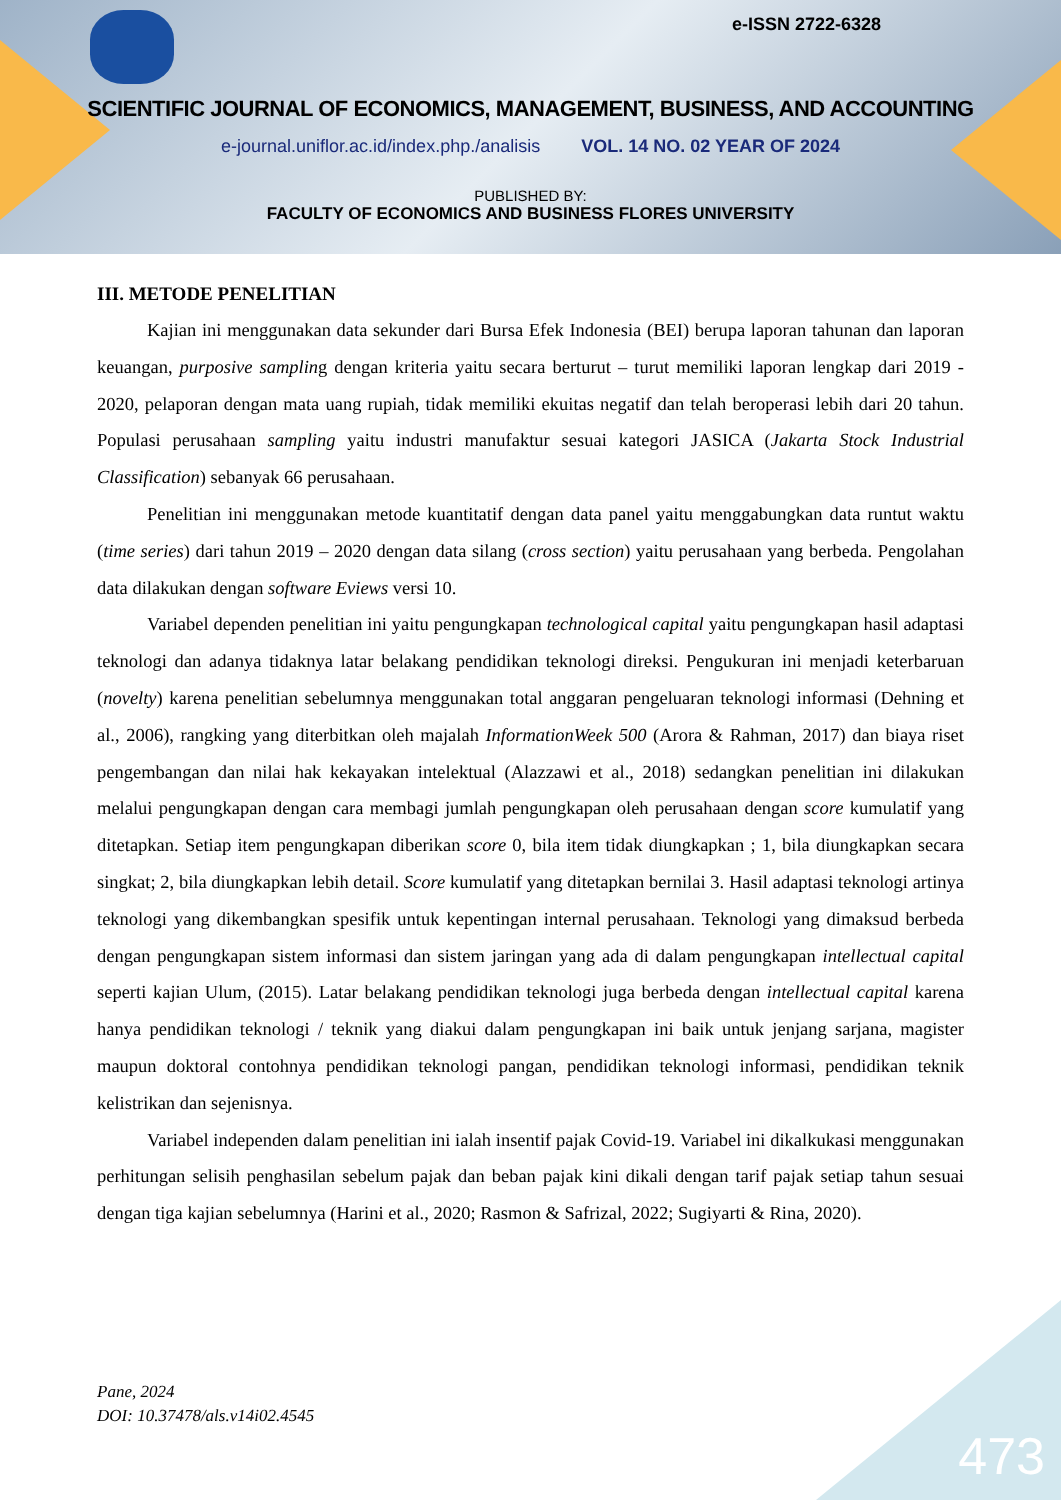e-ISSN 2722-6328
SCIENTIFIC JOURNAL OF ECONOMICS, MANAGEMENT, BUSINESS, AND ACCOUNTING
e-journal.uniflor.ac.id/index.php./analisis VOL. 14 NO. 02 YEAR OF 2024
PUBLISHED BY:
FACULTY OF ECONOMICS AND BUSINESS FLORES UNIVERSITY
III. METODE PENELITIAN
Kajian ini menggunakan data sekunder dari Bursa Efek Indonesia (BEI) berupa laporan tahunan dan laporan keuangan, purposive sampling dengan kriteria yaitu secara berturut – turut memiliki laporan lengkap dari 2019 - 2020, pelaporan dengan mata uang rupiah, tidak memiliki ekuitas negatif dan telah beroperasi lebih dari 20 tahun. Populasi perusahaan sampling yaitu industri manufaktur sesuai kategori JASICA (Jakarta Stock Industrial Classification) sebanyak 66 perusahaan.
Penelitian ini menggunakan metode kuantitatif dengan data panel yaitu menggabungkan data runtut waktu (time series) dari tahun 2019 – 2020 dengan data silang (cross section) yaitu perusahaan yang berbeda. Pengolahan data dilakukan dengan software Eviews versi 10.
Variabel dependen penelitian ini yaitu pengungkapan technological capital yaitu pengungkapan hasil adaptasi teknologi dan adanya tidaknya latar belakang pendidikan teknologi direksi. Pengukuran ini menjadi keterbaruan (novelty) karena penelitian sebelumnya menggunakan total anggaran pengeluaran teknologi informasi (Dehning et al., 2006), rangking yang diterbitkan oleh majalah InformationWeek 500 (Arora & Rahman, 2017) dan biaya riset pengembangan dan nilai hak kekayakan intelektual (Alazzawi et al., 2018) sedangkan penelitian ini dilakukan melalui pengungkapan dengan cara membagi jumlah pengungkapan oleh perusahaan dengan score kumulatif yang ditetapkan. Setiap item pengungkapan diberikan score 0, bila item tidak diungkapkan ; 1, bila diungkapkan secara singkat; 2, bila diungkapkan lebih detail. Score kumulatif yang ditetapkan bernilai 3. Hasil adaptasi teknologi artinya teknologi yang dikembangkan spesifik untuk kepentingan internal perusahaan. Teknologi yang dimaksud berbeda dengan pengungkapan sistem informasi dan sistem jaringan yang ada di dalam pengungkapan intellectual capital seperti kajian Ulum, (2015). Latar belakang pendidikan teknologi juga berbeda dengan intellectual capital karena hanya pendidikan teknologi / teknik yang diakui dalam pengungkapan ini baik untuk jenjang sarjana, magister maupun doktoral contohnya pendidikan teknologi pangan, pendidikan teknologi informasi, pendidikan teknik kelistrikan dan sejenisnya.
Variabel independen dalam penelitian ini ialah insentif pajak Covid-19. Variabel ini dikalkukasi menggunakan perhitungan selisih penghasilan sebelum pajak dan beban pajak kini dikali dengan tarif pajak setiap tahun sesuai dengan tiga kajian sebelumnya (Harini et al., 2020; Rasmon & Safrizal, 2022; Sugiyarti & Rina, 2020).
Pane, 2024
DOI: 10.37478/als.v14i02.4545
473